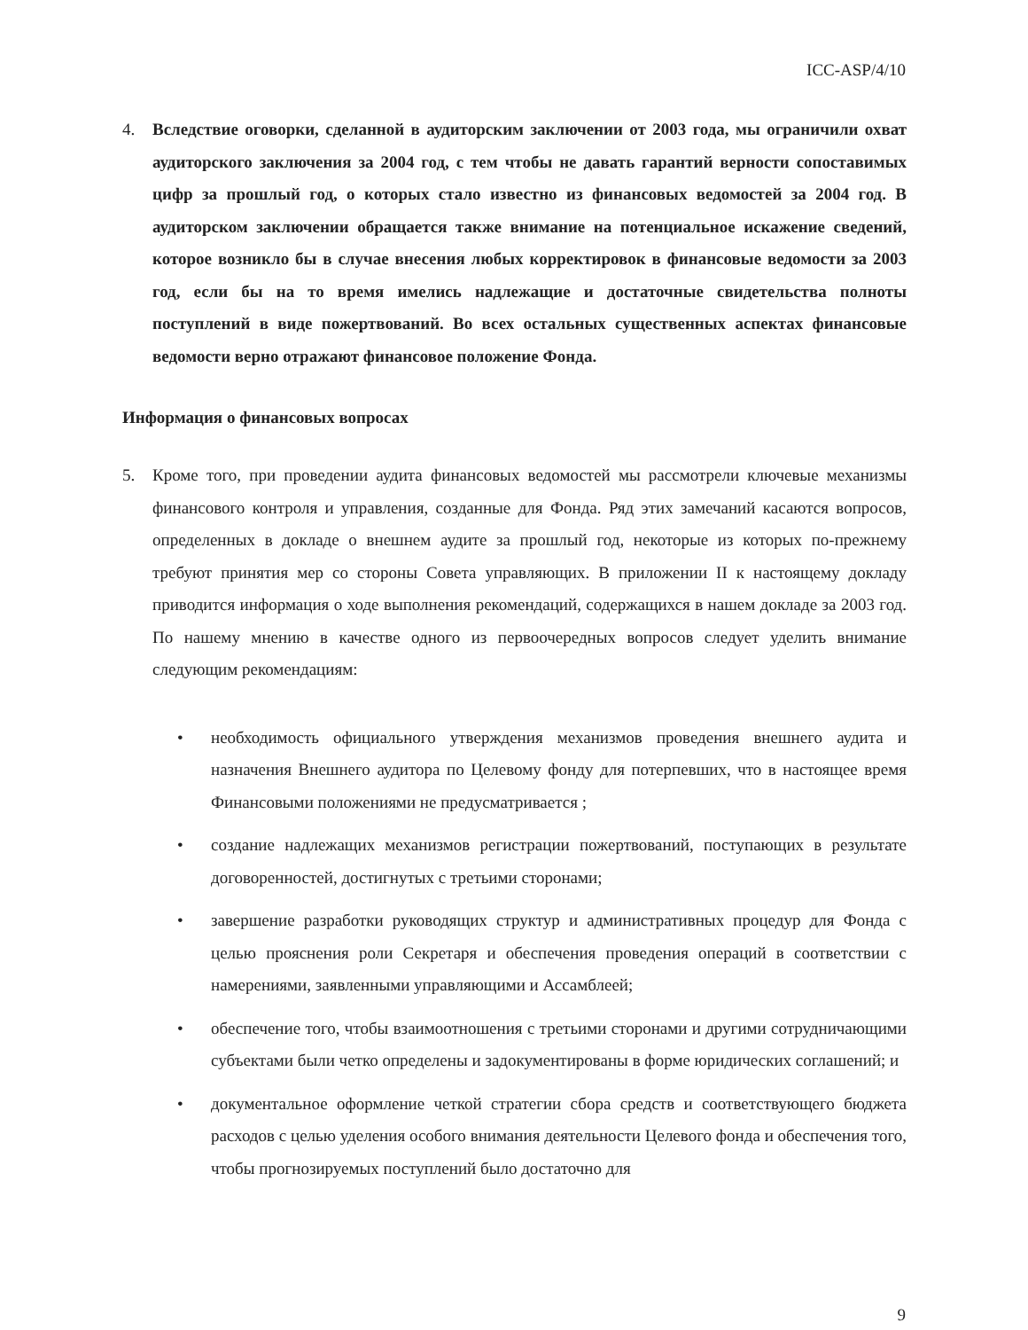ICC-ASP/4/10
4. Вследствие оговорки, сделанной в аудиторским заключении от 2003 года, мы ограничили охват аудиторского заключения за 2004 год, с тем чтобы не давать гарантий верности сопоставимых цифр за прошлый год, о которых стало известно из финансовых ведомостей за 2004 год. В аудиторском заключении обращается также внимание на потенциальное искажение сведений, которое возникло бы в случае внесения любых корректировок в финансовые ведомости за 2003 год, если бы на то время имелись надлежащие и достаточные свидетельства полноты поступлений в виде пожертвований. Во всех остальных существенных аспектах финансовые ведомости верно отражают финансовое положение Фонда.
Информация о финансовых вопросах
5. Кроме того, при проведении аудита финансовых ведомостей мы рассмотрели ключевые механизмы финансового контроля и управления, созданные для Фонда. Ряд этих замечаний касаются вопросов, определенных в докладе о внешнем аудите за прошлый год, некоторые из которых по-прежнему требуют принятия мер со стороны Совета управляющих. В приложении II к настоящему докладу приводится информация о ходе выполнения рекомендаций, содержащихся в нашем докладе за 2003 год. По нашему мнению в качестве одного из первоочередных вопросов следует уделить внимание следующим рекомендациям:
• необходимость официального утверждения механизмов проведения внешнего аудита и назначения Внешнего аудитора по Целевому фонду для потерпевших, что в настоящее время Финансовыми положениями не предусматривается ;
• создание надлежащих механизмов регистрации пожертвований, поступающих в результате договоренностей, достигнутых с третьими сторонами;
• завершение разработки руководящих структур и административных процедур для Фонда с целью прояснения роли Секретаря и обеспечения проведения операций в соответствии с намерениями, заявленными управляющими и Ассамблеей;
• обеспечение того, чтобы взаимоотношения с третьими сторонами и другими сотрудничающими субъектами были четко определены и задокументированы в форме юридических соглашений; и
• документальное оформление четкой стратегии сбора средств и соответствующего бюджета расходов с целью уделения особого внимания деятельности Целевого фонда и обеспечения того, чтобы прогнозируемых поступлений было достаточно для
9